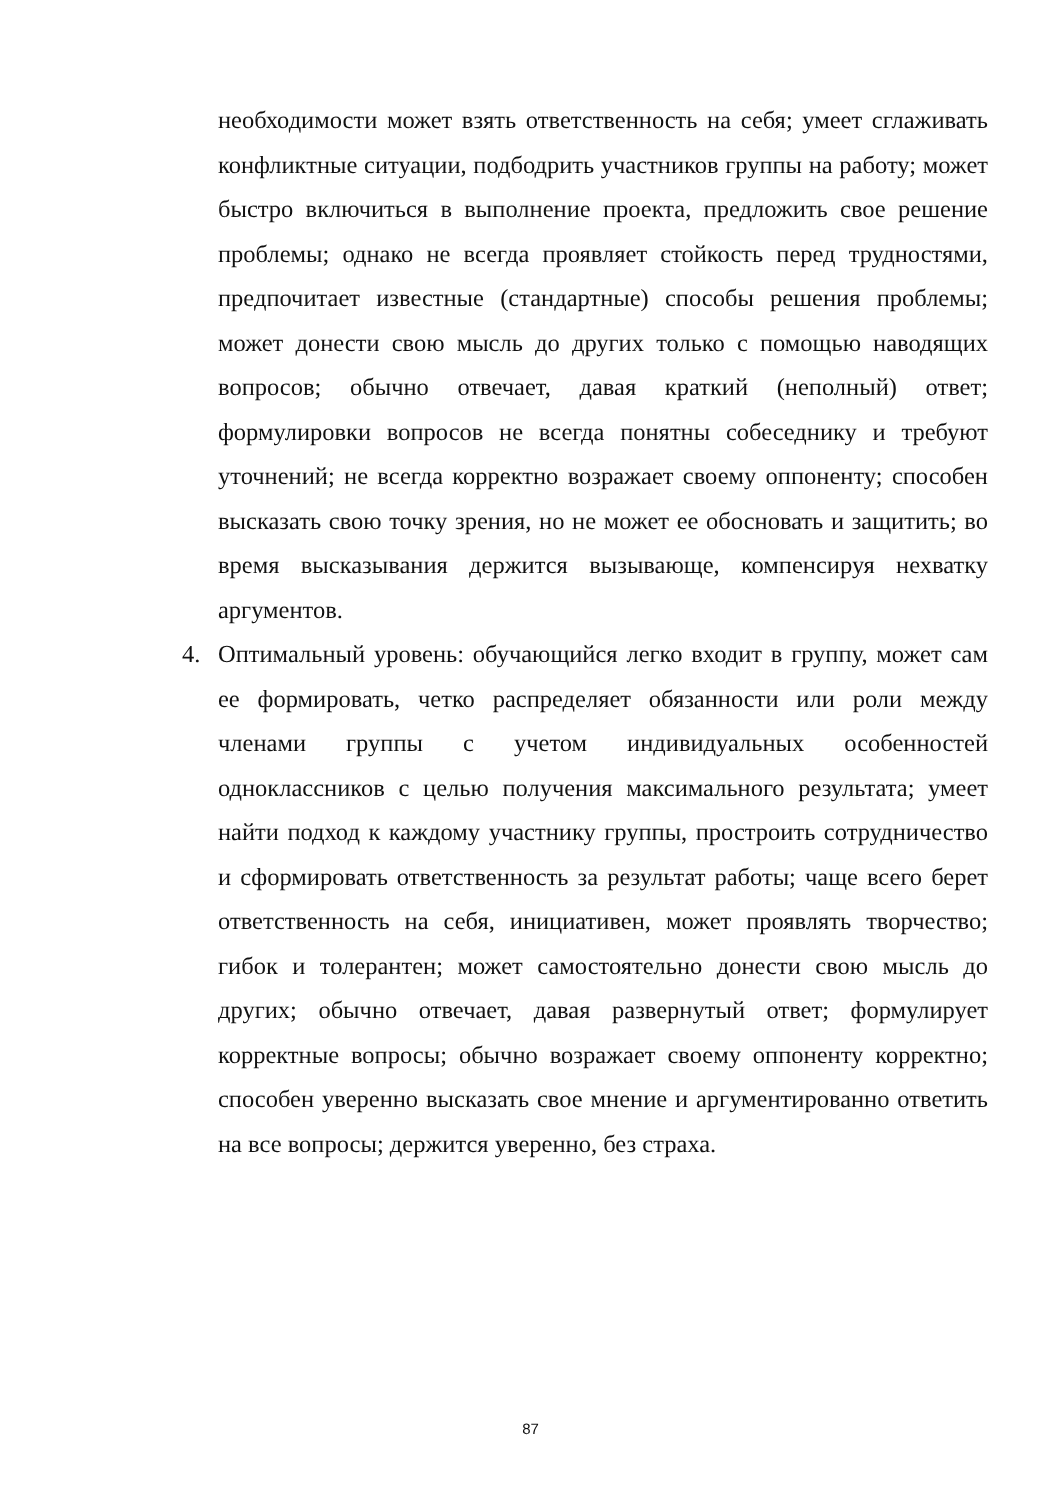необходимости может взять ответственность на себя; умеет сглаживать конфликтные ситуации, подбодрить участников группы на работу; может быстро включиться в выполнение проекта, предложить свое решение проблемы; однако не всегда проявляет стойкость перед трудностями, предпочитает известные (стандартные) способы решения проблемы; может донести свою мысль до других только с помощью наводящих вопросов; обычно отвечает, давая краткий (неполный) ответ; формулировки вопросов не всегда понятны собеседнику и требуют уточнений; не всегда корректно возражает своему оппоненту; способен высказать свою точку зрения, но не может ее обосновать и защитить; во время высказывания держится вызывающе, компенсируя нехватку аргументов.
4. Оптимальный уровень: обучающийся легко входит в группу, может сам ее формировать, четко распределяет обязанности или роли между членами группы с учетом индивидуальных особенностей одноклассников с целью получения максимального результата; умеет найти подход к каждому участнику группы, простроить сотрудничество и сформировать ответственность за результат работы; чаще всего берет ответственность на себя, инициативен, может проявлять творчество; гибок и толерантен; может самостоятельно донести свою мысль до других; обычно отвечает, давая развернутый ответ; формулирует корректные вопросы; обычно возражает своему оппоненту корректно; способен уверенно высказать свое мнение и аргументированно ответить на все вопросы; держится уверенно, без страха.
87